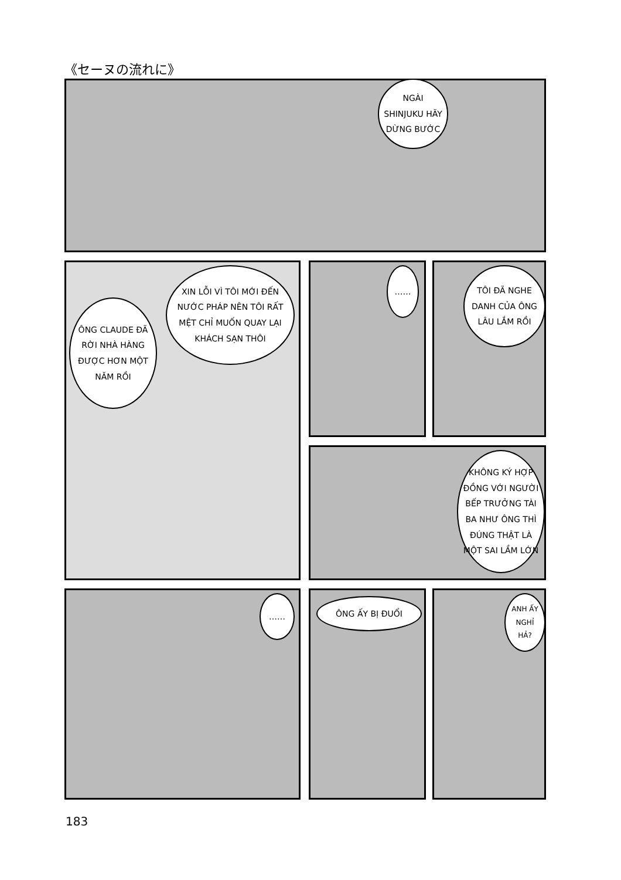《セーヌの流れに》
NGÀI SHINJUKU HÃY DỪNG BƯỚC
ÔNG CLAUDE ĐÃ RỜI NHÀ HÀNG ĐƯỢC HƠN MỘT NĂM RỒI
XIN LỖI VÌ TÔI MỚI ĐẾN NƯỚC PHÁP NÊN TÔI RẤT MỆT CHỈ MUỐN QUAY LẠI KHÁCH SẠN THÔI
……
TÔI ĐÃ NGHE DANH CỦA ÔNG LÂU LẮM RỒI
KHÔNG KÝ HỢP ĐỒNG VỚI NGƯỜI BẾP TRƯỞNG TÀI BA NHƯ ÔNG THÌ ĐÚNG THẬT LÀ MỘT SAI LẦM LỚN
…… ÔNG ẤY BỊ ĐUỔI ANH ẤY NGHỈ HẢ?
183